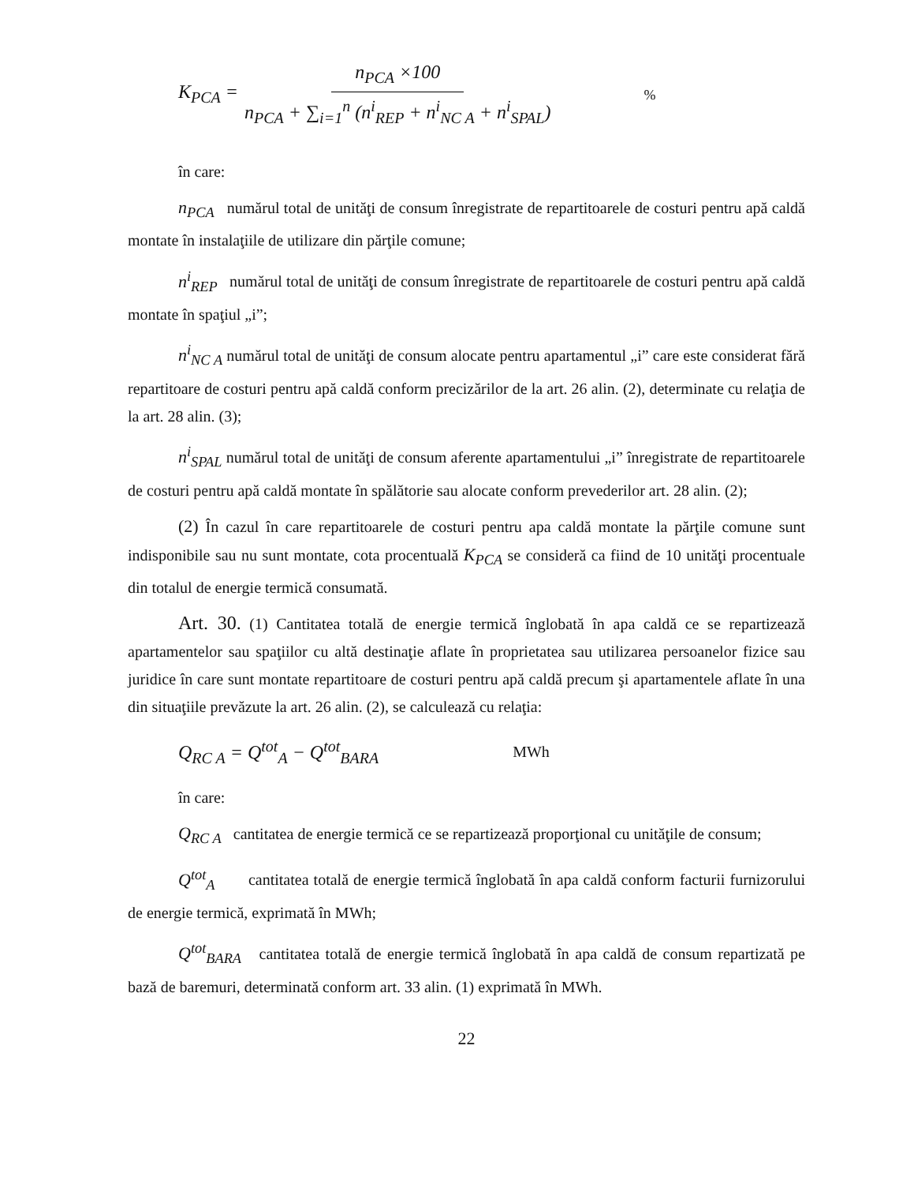K<sub>PCA</sub> = n<sub>PCA</sub> ×100 n<sub>PCA</sub> + ∑<sub>i=1</sub><sup>n</sup> (n<sup>i</sup><sub>REP</sub> + n<sup>i</sup><sub>NC A</sub> + n<sup>i</sup><sub>SPAL</sub>)%
în care:
n<sub>PCA</sub> numărul total de unităţi de consum înregistrate de repartitoarele de costuri pentru apă caldă montate în instalaţiile de utilizare din părţile comune;
n<sup>i</sup><sub>REP</sub> numărul total de unităţi de consum înregistrate de repartitoarele de costuri pentru apă caldă montate în spaţiul „i”;
n<sup>i</sup><sub>NC A</sub> numărul total de unităţi de consum alocate pentru apartamentul „i” care este considerat fără repartitoare de costuri pentru apă caldă conform precizărilor de la art. 26 alin. (2), determinate cu relaţia de la art. 28 alin. (3);
n<sup>i</sup><sub>SPAL</sub> numărul total de unităţi de consum aferente apartamentului „i” înregistrate de repartitoarele de costuri pentru apă caldă montate în spălătorie sau alocate conform prevederilor art. 28 alin. (2);
(2) În cazul în care repartitoarele de costuri pentru apa caldă montate la părţile comune sunt indisponibile sau nu sunt montate, cota procentuală K<sub>PCA</sub> se consideră ca fiind de 10 unităţi procentuale din totalul de energie termică consumată.
Art. 30. (1) Cantitatea totală de energie termică înglobată în apa caldă ce se repartizează apartamentelor sau spaţiilor cu altă destinaţie aflate în proprietatea sau utilizarea persoanelor fizice sau juridice în care sunt montate repartitoare de costuri pentru apă caldă precum şi apartamentele aflate în una din situaţiile prevăzute la art. 26 alin. (2), se calculează cu relaţia:
Q<sub>RC A</sub> = Q<sup>tot</sup><sub>A</sub> − Q<sup>tot</sup><sub>BARA</sub> MWh
în care:
Q<sub>RC A</sub> cantitatea de energie termică ce se repartizează proporţional cu unităţile de consum;
Q<sup>tot</sup><sub>A</sub> cantitatea totală de energie termică înglobată în apa caldă conform facturii furnizorului de energie termică, exprimată în MWh;
Q<sup>tot</sup><sub>BARA</sub> cantitatea totală de energie termică înglobată în apa caldă de consum repartizată pe bază de baremuri, determinată conform art. 33 alin. (1) exprimată în MWh.
22